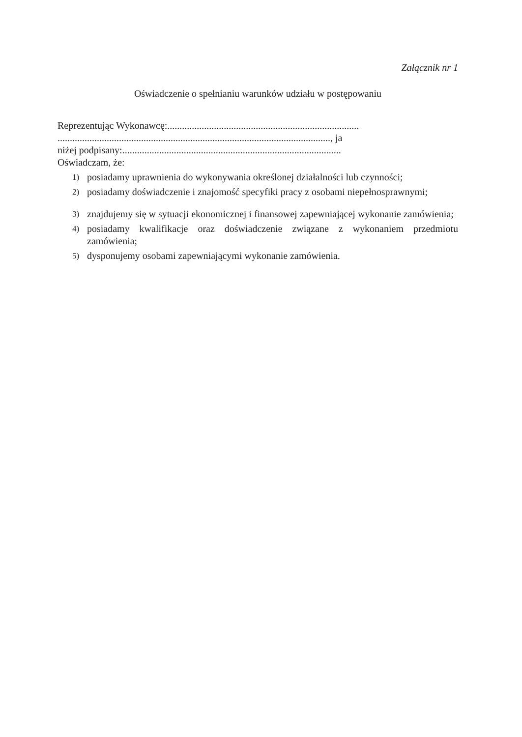Załącznik nr 1
Oświadczenie o spełnianiu warunków udziału w postępowaniu
Reprezentując Wykonawcę:..............................................................................
..............................................................................................................., ja
niżej podpisany:.........................................................................................
Oświadczam, że:
1) posiadamy uprawnienia do wykonywania określonej działalności lub czynności;
2) posiadamy doświadczenie i znajomość specyfiki pracy z osobami niepełnosprawnymi;
3) znajdujemy się w sytuacji ekonomicznej i finansowej zapewniającej wykonanie zamówienia;
4) posiadamy kwalifikacje oraz doświadczenie związane z wykonaniem przedmiotu zamówienia;
5) dysponujemy osobami zapewniającymi wykonanie zamówienia.